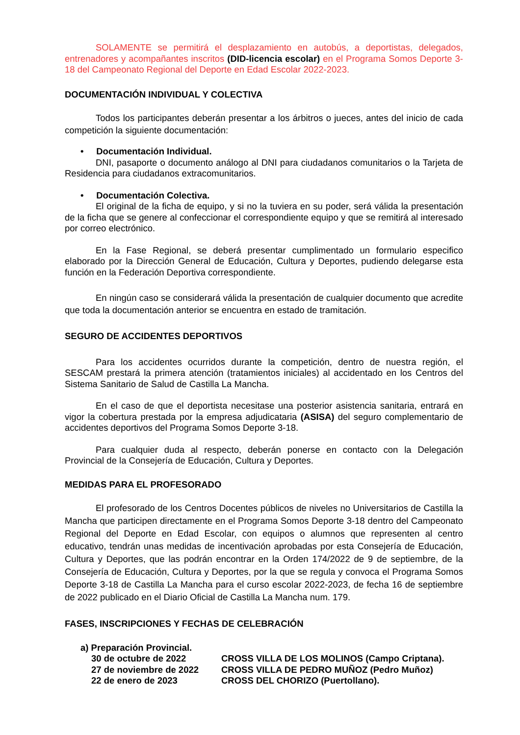SOLAMENTE se permitirá el desplazamiento en autobús, a deportistas, delegados, entrenadores y acompañantes inscritos (DID-licencia escolar) en el Programa Somos Deporte 3-18 del Campeonato Regional del Deporte en Edad Escolar 2022-2023.
DOCUMENTACIÓN INDIVIDUAL Y COLECTIVA
Todos los participantes deberán presentar a los árbitros o jueces, antes del inicio de cada competición la siguiente documentación:
• Documentación Individual.
DNI, pasaporte o documento análogo al DNI para ciudadanos comunitarios o la Tarjeta de Residencia para ciudadanos extracomunitarios.
• Documentación Colectiva.
El original de la ficha de equipo, y si no la tuviera en su poder, será válida la presentación de la ficha que se genere al confeccionar el correspondiente equipo y que se remitirá al interesado por correo electrónico.
En la Fase Regional, se deberá presentar cumplimentado un formulario especifico elaborado por la Dirección General de Educación, Cultura y Deportes, pudiendo delegarse esta función en la Federación Deportiva correspondiente.
En ningún caso se considerará válida la presentación de cualquier documento que acredite que toda la documentación anterior se encuentra en estado de tramitación.
SEGURO DE ACCIDENTES DEPORTIVOS
Para los accidentes ocurridos durante la competición, dentro de nuestra región, el SESCAM prestará la primera atención (tratamientos iniciales) al accidentado en los Centros del Sistema Sanitario de Salud de Castilla La Mancha.
En el caso de que el deportista necesitase una posterior asistencia sanitaria, entrará en vigor la cobertura prestada por la empresa adjudicataria (ASISA) del seguro complementario de accidentes deportivos del Programa Somos Deporte 3-18.
Para cualquier duda al respecto, deberán ponerse en contacto con la Delegación Provincial de la Consejería de Educación, Cultura y Deportes.
MEDIDAS PARA EL PROFESORADO
El profesorado de los Centros Docentes públicos de niveles no Universitarios de Castilla la Mancha que participen directamente en el Programa Somos Deporte 3-18 dentro del Campeonato Regional del Deporte en Edad Escolar, con equipos o alumnos que representen al centro educativo, tendrán unas medidas de incentivación aprobadas por esta Consejería de Educación, Cultura y Deportes, que las podrán encontrar en la Orden 174/2022 de 9 de septiembre, de la Consejería de Educación, Cultura y Deportes, por la que se regula y convoca el Programa Somos Deporte 3-18 de Castilla La Mancha para el curso escolar 2022-2023, de fecha 16 de septiembre de 2022 publicado en el Diario Oficial de Castilla La Mancha num. 179.
FASES, INSCRIPCIONES Y FECHAS DE CELEBRACIÓN
a) Preparación Provincial.
30 de octubre de 2022 CROSS VILLA DE LOS MOLINOS (Campo Criptana).
27 de noviembre de 2022 CROSS VILLA DE PEDRO MUÑOZ (Pedro Muñoz)
22 de enero de 2023 CROSS DEL CHORIZO (Puertollano).